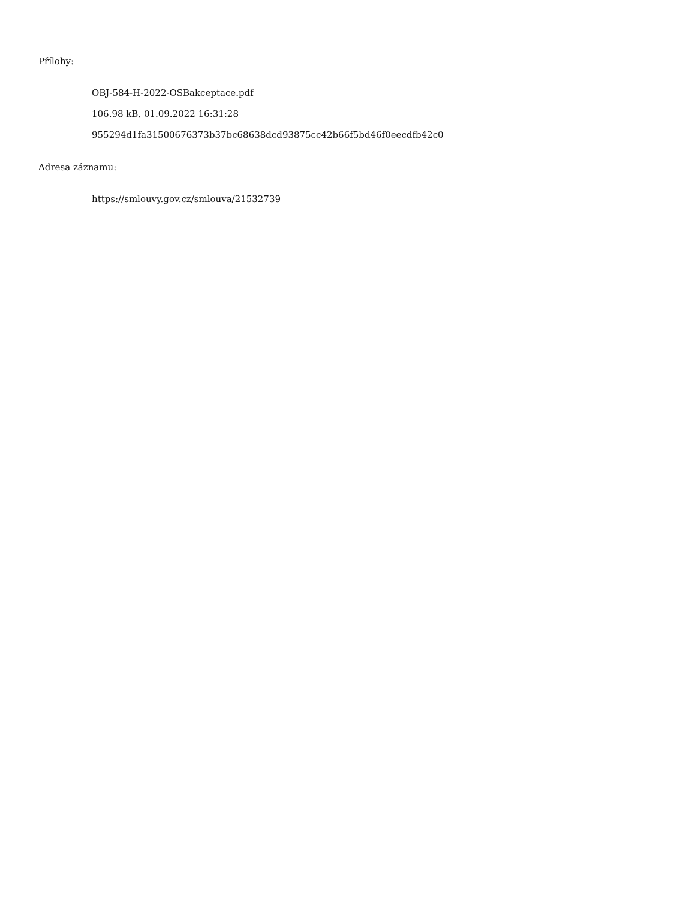Přílohy:
OBJ-584-H-2022-OSBakceptace.pdf
106.98 kB, 01.09.2022 16:31:28
955294d1fa31500676373b37bc68638dcd93875cc42b66f5bd46f0eecdfb42c0
Adresa záznamu:
https://smlouvy.gov.cz/smlouva/21532739